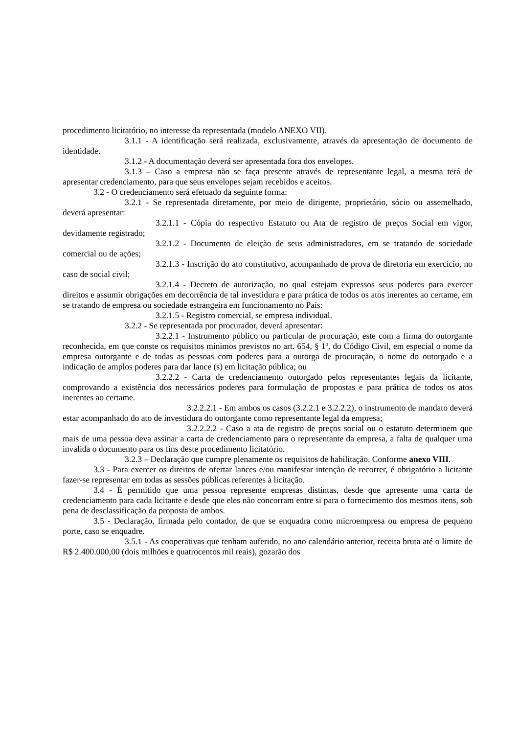procedimento licitatório, no interesse da representada (modelo ANEXO VII).
3.1.1 - A identificação será realizada, exclusivamente, através da apresentação de documento de identidade.
3.1.2 - A documentação deverá ser apresentada fora dos envelopes.
3.1.3 – Caso a empresa não se faça presente através de representante legal, a mesma terá de apresentar credenciamento, para que seus envelopes sejam recebidos e aceitos.
3.2 - O credenciamento será efetuado da seguinte forma:
3.2.1 - Se representada diretamente, por meio de dirigente, proprietário, sócio ou assemelhado, deverá apresentar:
3.2.1.1 - Cópia do respectivo Estatuto ou Ata de registro de preços Social em vigor, devidamente registrado;
3.2.1.2 - Documento de eleição de seus administradores, em se tratando de sociedade comercial ou de ações;
3.2.1.3 - Inscrição do ato constitutivo, acompanhado de prova de diretoria em exercício, no caso de social civil;
3.2.1.4 - Decreto de autorização, no qual estejam expressos seus poderes para exercer direitos e assumir obrigações em decorrência de tal investidura e para prática de todos os atos inerentes ao certame, em se tratando de empresa ou sociedade estrangeira em funcionamento no País:
3.2.1.5 - Registro comercial, se empresa individual.
3.2.2 - Se representada por procurador, deverá apresentar:
3.2.2.1 - Instrumento público ou particular de procuração, este com a firma do outorgante reconhecida, em que conste os requisitos mínimos previstos no art. 654, § 1º, do Código Civil, em especial o nome da empresa outorgante e de todas as pessoas com poderes para a outorga de procuração, o nome do outorgado e a indicação de amplos poderes para dar lance (s) em licitação pública; ou
3.2.2.2 - Carta de credenciamento outorgado pelos representantes legais da licitante, comprovando a existência dos necessários poderes para formulação de propostas e para prática de todos os atos inerentes ao certame.
3.2.2.2.1 - Em ambos os casos (3.2.2.1 e 3.2.2.2), o instrumento de mandato deverá estar acompanhado do ato de investidura do outorgante como representante legal da empresa;
3.2.2.2.2 - Caso a ata de registro de preços social ou o estatuto determinem que mais de uma pessoa deva assinar a carta de credenciamento para o representante da empresa, a falta de qualquer uma invalida o documento para os fins deste procedimento licitatório.
3.2.3 – Declaração que cumpre plenamente os requisitos de habilitação. Conforme anexo VIII.
3.3 - Para exercer os direitos de ofertar lances e/ou manifestar intenção de recorrer, é obrigatório a licitante fazer-se representar em todas as sessões públicas referentes à licitação.
3.4 - É permitido que uma pessoa represente empresas distintas, desde que apresente uma carta de credenciamento para cada licitante e desde que eles não concorram entre si para o fornecimento dos mesmos itens, sob pena de desclassificação da proposta de ambos.
3.5 - Declaração, firmada pelo contador, de que se enquadra como microempresa ou empresa de pequeno porte, caso se enquadre.
3.5.1 - As cooperativas que tenham auferido, no ano calendário anterior, receita bruta até o limite de R$ 2.400.000,00 (dois milhões e quatrocentos mil reais), gozarão dos